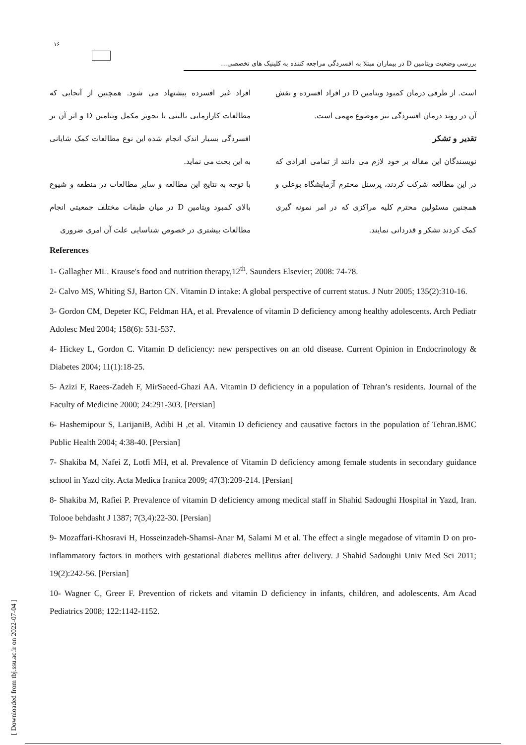۱۶
بررسی وضعیت ویتامین D در بیماران مبتلا به افسردگی مراجعه کننده به کلینیک های تخصصی...
افراد غیر افسرده پیشنهاد می شود. همچنین از آنجایی که مطالعات کارازمایی بالینی با تجویز مکمل ویتامین D و اثر آن بر افسردگی بسیار اندک انجام شده این نوع مطالعات کمک شایانی به این بحث می نماید.
با توجه به نتایج این مطالعه و سایر مطالعات در منطقه و شیوع بالای کمبود ویتامین D در میان طبقات مختلف جمعیتی انجام مطالعات بیشتری در خصوص شناسایی علت آن امری ضروری
است. از طرفی درمان کمبود ویتامین D در افراد افسرده و نقش آن در روند درمان افسردگی نیز موضوع مهمی است.
تقدیر و تشکر
نویسندگان این مقاله بر خود لازم می دانند از تمامی افرادی که در این مطالعه شرکت کردند، پرسنل محترم آزمایشگاه بوعلی و همچنین مسئولین محترم کلیه مراکزی که در امر نمونه گیری کمک کردند تشکر و قدردانی نمایند.
References
1- Gallagher ML. Krause's food and nutrition therapy,12<sup>th</sup>. Saunders Elsevier; 2008: 74-78.
2- Calvo MS, Whiting SJ, Barton CN. Vitamin D intake: A global perspective of current status. J Nutr 2005; 135(2):310-16.
3- Gordon CM, Depeter KC, Feldman HA, et al. Prevalence of vitamin D deficiency among healthy adolescents. Arch Pediatr Adolesc Med 2004; 158(6): 531-537.
4- Hickey L, Gordon C. Vitamin D deficiency: new perspectives on an old disease. Current Opinion in Endocrinology & Diabetes 2004; 11(1):18-25.
5- Azizi F, Raees-Zadeh F, MirSaeed-Ghazi AA. Vitamin D deficiency in a population of Tehran’s residents. Journal of the Faculty of Medicine 2000; 24:291-303. [Persian]
6- Hashemipour S, LarijaniB, Adibi H ,et al. Vitamin D deficiency and causative factors in the population of Tehran.BMC Public Health 2004; 4:38-40. [Persian]
7- Shakiba M, Nafei Z, Lotfi MH, et al. Prevalence of Vitamin D deficiency among female students in secondary guidance school in Yazd city. Acta Medica Iranica 2009; 47(3):209-214. [Persian]
8- Shakiba M, Rafiei P. Prevalence of vitamin D deficiency among medical staff in Shahid Sadoughi Hospital in Yazd, Iran. Tolooe behdasht J 1387; 7(3,4):22-30. [Persian]
9- Mozaffari-Khosravi H, Hosseinzadeh-Shamsi-Anar M, Salami M et al. The effect a single megadose of vitamin D on pro-inflammatory factors in mothers with gestational diabetes mellitus after delivery. J Shahid Sadoughi Univ Med Sci 2011; 19(2):242-56. [Persian]
10- Wagner C, Greer F. Prevention of rickets and vitamin D deficiency in infants, children, and adolescents. Am Acad Pediatrics 2008; 122:1142-1152.
[ Downloaded from tbj.ssu.ac.ir on 2022-07-04 ]